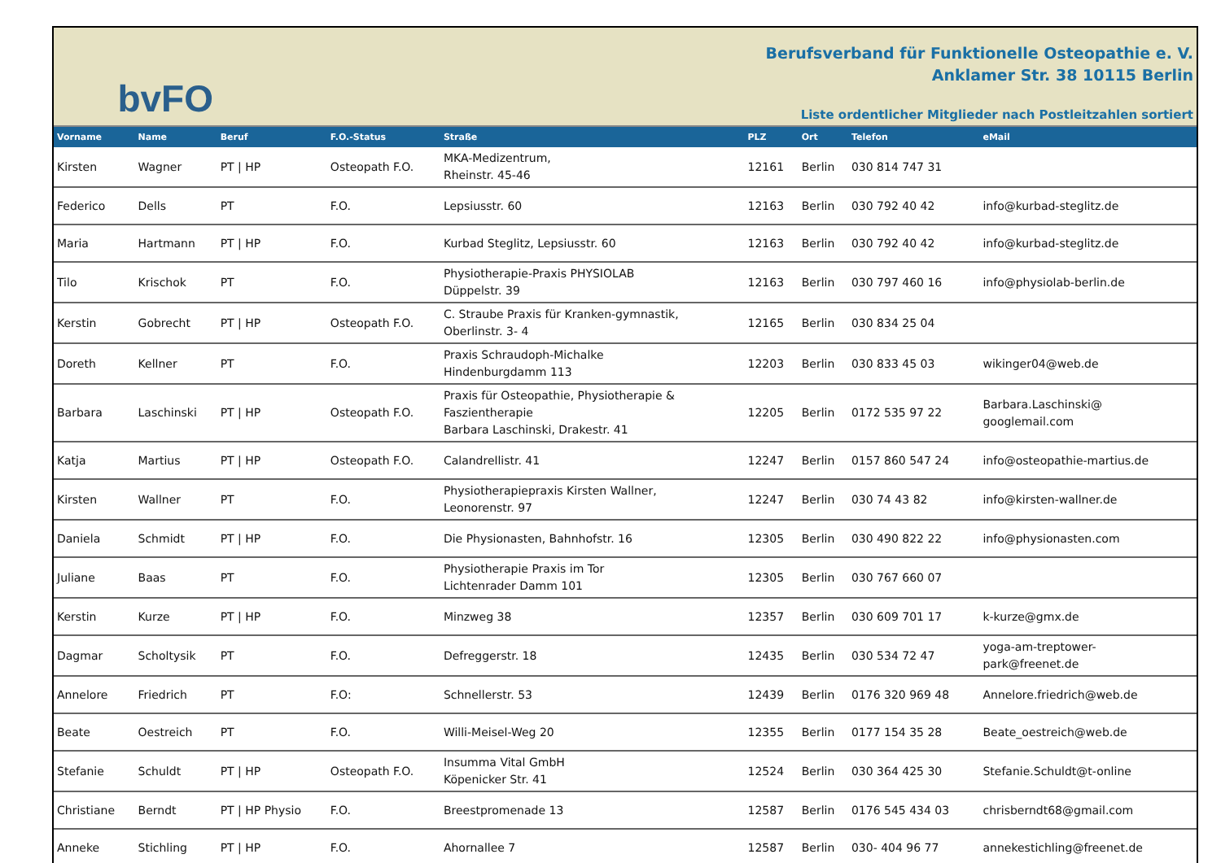bvFO
Berufsverband für Funktionelle Osteopathie e. V.
Anklamer Str. 38 10115 Berlin
Liste ordentlicher Mitglieder nach Postleitzahlen sortiert
| Vorname | Name | Beruf | F.O.-Status | Straße | PLZ | Ort | Telefon | eMail |
| --- | --- | --- | --- | --- | --- | --- | --- | --- |
| Kirsten | Wagner | PT / HP | Osteopath F.O. | MKA-Medizentrum, Rheinstr. 45-46 | 12161 | Berlin | 030 814 747 31 | |
| Federico | Dells | PT | F.O. | Lepsiusstr. 60 | 12163 | Berlin | 030 792 40 42 | info@kurbad-steglitz.de |
| Maria | Hartmann | PT / HP | F.O. | Kurbad Steglitz, Lepsiusstr. 60 | 12163 | Berlin | 030 792 40 42 | info@kurbad-steglitz.de |
| Tilo | Krischok | PT | F.O. | Physiotherapie-Praxis PHYSIOLAB Düppelstr. 39 | 12163 | Berlin | 030 797 460 16 | info@physiolab-berlin.de |
| Kerstin | Gobrecht | PT / HP | Osteopath F.O. | C. Straube Praxis für Kranken-gymnastik, Oberlinstr. 3- 4 | 12165 | Berlin | 030 834 25 04 | |
| Doreth | Kellner | PT | F.O. | Praxis Schraudoph-Michalke Hindenburgdamm 113 | 12203 | Berlin | 030 833 45 03 | wikinger04@web.de |
| Barbara | Laschinski | PT / HP | Osteopath F.O. | Praxis für Osteopathie, Physiotherapie & Faszientherapie Barbara Laschinski, Drakestr. 41 | 12205 | Berlin | 0172 535 97 22 | Barbara.Laschinski@ googlemail.com |
| Katja | Martius | PT / HP | Osteopath F.O. | Calandrellistr. 41 | 12247 | Berlin | 0157 860 547 24 | info@osteopathie-martius.de |
| Kirsten | Wallner | PT | F.O. | Physiotherapiepraxis Kirsten Wallner, Leonorenstr. 97 | 12247 | Berlin | 030 74 43 82 | info@kirsten-wallner.de |
| Daniela | Schmidt | PT / HP | F.O. | Die Physionasten, Bahnhofstr. 16 | 12305 | Berlin | 030 490 822 22 | info@physionasten.com |
| Juliane | Baas | PT | F.O. | Physiotherapie Praxis im Tor Lichtenrader Damm 101 | 12305 | Berlin | 030 767 660 07 | |
| Kerstin | Kurze | PT / HP | F.O. | Minzweg 38 | 12357 | Berlin | 030 609 701 17 | k-kurze@gmx.de |
| Dagmar | Scholtysik | PT | F.O. | Defreggerstr. 18 | 12435 | Berlin | 030 534 72 47 | yoga-am-treptower- park@freenet.de |
| Annelore | Friedrich | PT | F.O: | Schnellerstr. 53 | 12439 | Berlin | 0176 320 969 48 | Annelore.friedrich@web.de |
| Beate | Oestreich | PT | F.O. | Willi-Meisel-Weg 20 | 12355 | Berlin | 0177 154 35 28 | Beate_oestreich@web.de |
| Stefanie | Schuldt | PT / HP | Osteopath F.O. | Insumma Vital GmbH Köpenicker Str. 41 | 12524 | Berlin | 030 364 425 30 | Stefanie.Schuldt@t-online |
| Christiane | Berndt | PT / HP Physio | F.O. | Breestpromenade 13 | 12587 | Berlin | 0176 545 434 03 | chrisberndt68@gmail.com |
| Anneke | Stichling | PT / HP | F.O. | Ahornallee 7 | 12587 | Berlin | 030- 404 96 77 | annekestichling@freenet.de |